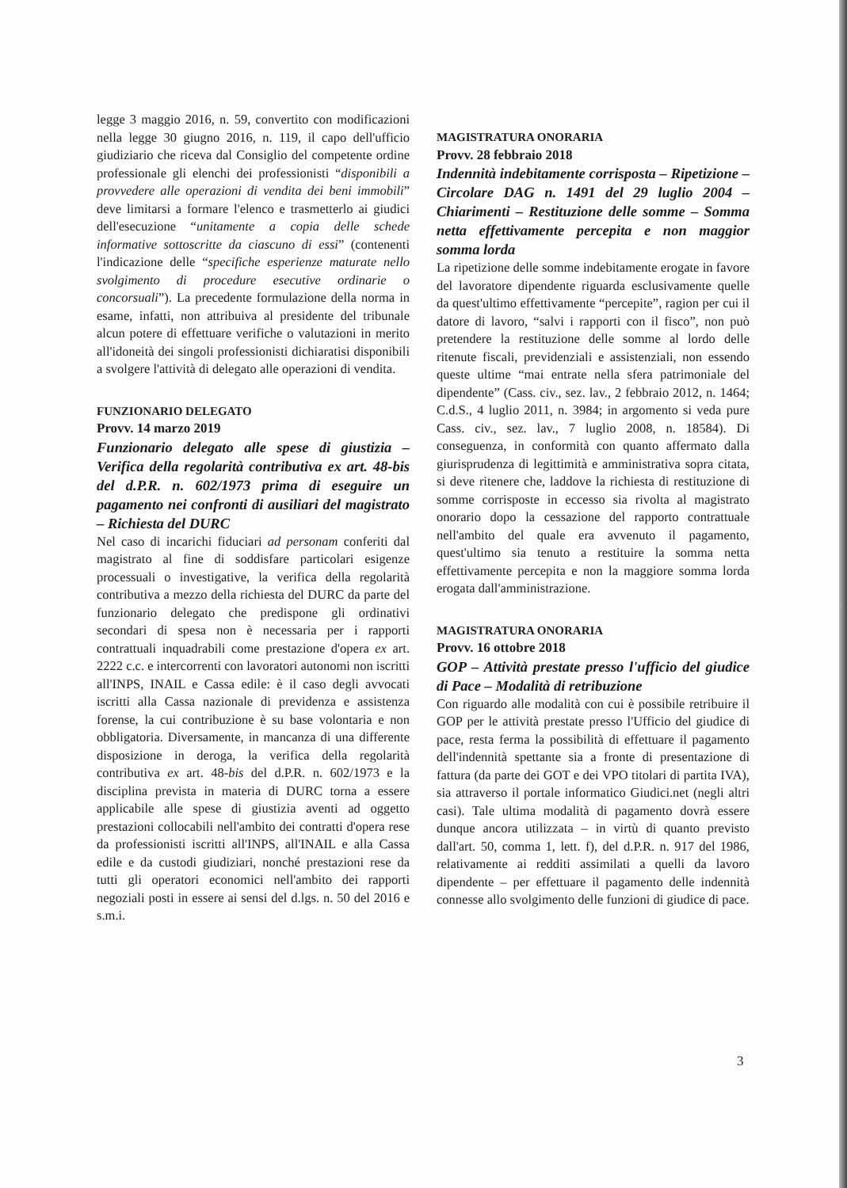legge 3 maggio 2016, n. 59, convertito con modificazioni nella legge 30 giugno 2016, n. 119, il capo dell'ufficio giudiziario che riceva dal Consiglio del competente ordine professionale gli elenchi dei professionisti “disponibili a provvedere alle operazioni di vendita dei beni immobili” deve limitarsi a formare l'elenco e trasmetterlo ai giudici dell'esecuzione “unitamente a copia delle schede informative sottoscritte da ciascuno di essi” (contenenti l'indicazione delle “specifiche esperienze maturate nello svolgimento di procedure esecutive ordinarie o concorsuali”). La precedente formulazione della norma in esame, infatti, non attribuiva al presidente del tribunale alcun potere di effettuare verifiche o valutazioni in merito all'idoneità dei singoli professionisti dichiaratisi disponibili a svolgere l'attività di delegato alle operazioni di vendita.
FUNZIONARIO DELEGATO
Provv. 14 marzo 2019
Funzionario delegato alle spese di giustizia – Verifica della regolarità contributiva ex art. 48-bis del d.P.R. n. 602/1973 prima di eseguire un pagamento nei confronti di ausiliari del magistrato – Richiesta del DURC
Nel caso di incarichi fiduciari ad personam conferiti dal magistrato al fine di soddisfare particolari esigenze processuali o investigative, la verifica della regolarità contributiva a mezzo della richiesta del DURC da parte del funzionario delegato che predispone gli ordinativi secondari di spesa non è necessaria per i rapporti contrattuali inquadrabili come prestazione d'opera ex art. 2222 c.c. e intercorrenti con lavoratori autonomi non iscritti all'INPS, INAIL e Cassa edile: è il caso degli avvocati iscritti alla Cassa nazionale di previdenza e assistenza forense, la cui contribuzione è su base volontaria e non obbligatoria. Diversamente, in mancanza di una differente disposizione in deroga, la verifica della regolarità contributiva ex art. 48-bis del d.P.R. n. 602/1973 e la disciplina prevista in materia di DURC torna a essere applicabile alle spese di giustizia aventi ad oggetto prestazioni collocabili nell'ambito dei contratti d'opera rese da professionisti iscritti all'INPS, all'INAIL e alla Cassa edile e da custodi giudiziari, nonché prestazioni rese da tutti gli operatori economici nell'ambito dei rapporti negoziali posti in essere ai sensi del d.lgs. n. 50 del 2016 e s.m.i.
MAGISTRATURA ONORARIA
Provv. 28 febbraio 2018
Indennità indebitamente corrisposta – Ripetizione – Circolare DAG n. 1491 del 29 luglio 2004 – Chiarimenti – Restituzione delle somme – Somma netta effettivamente percepita e non maggior somma lorda
La ripetizione delle somme indebitamente erogate in favore del lavoratore dipendente riguarda esclusivamente quelle da quest'ultimo effettivamente “percepite”, ragion per cui il datore di lavoro, “salvi i rapporti con il fisco”, non può pretendere la restituzione delle somme al lordo delle ritenute fiscali, previdenziali e assistenziali, non essendo queste ultime “mai entrate nella sfera patrimoniale del dipendente” (Cass. civ., sez. lav., 2 febbraio 2012, n. 1464; C.d.S., 4 luglio 2011, n. 3984; in argomento si veda pure Cass. civ., sez. lav., 7 luglio 2008, n. 18584). Di conseguenza, in conformità con quanto affermato dalla giurisprudenza di legittimità e amministrativa sopra citata, si deve ritenere che, laddove la richiesta di restituzione di somme corrisposte in eccesso sia rivolta al magistrato onorario dopo la cessazione del rapporto contrattuale nell'ambito del quale era avvenuto il pagamento, quest'ultimo sia tenuto a restituire la somma netta effettivamente percepita e non la maggiore somma lorda erogata dall'amministrazione.
MAGISTRATURA ONORARIA
Provv. 16 ottobre 2018
GOP – Attività prestate presso l'ufficio del giudice di Pace – Modalità di retribuzione
Con riguardo alle modalità con cui è possibile retribuire il GOP per le attività prestate presso l'Ufficio del giudice di pace, resta ferma la possibilità di effettuare il pagamento dell'indennità spettante sia a fronte di presentazione di fattura (da parte dei GOT e dei VPO titolari di partita IVA), sia attraverso il portale informatico Giudici.net (negli altri casi). Tale ultima modalità di pagamento dovrà essere dunque ancora utilizzata – in virtù di quanto previsto dall'art. 50, comma 1, lett. f), del d.P.R. n. 917 del 1986, relativamente ai redditi assimilati a quelli da lavoro dipendente – per effettuare il pagamento delle indennità connesse allo svolgimento delle funzioni di giudice di pace.
3